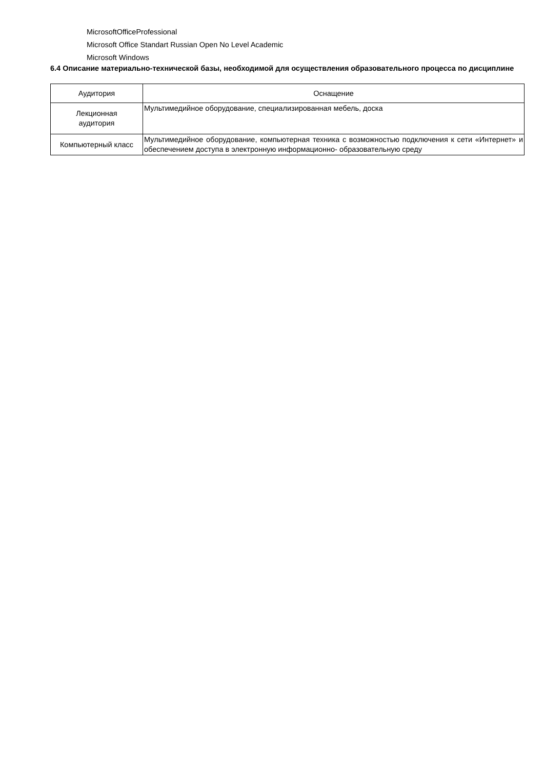MicrosoftOfficeProfessional
Microsoft Office Standart Russian Open No Level Academic
Microsoft Windows
6.4 Описание материально-технической базы, необходимой для осуществления образовательного процесса по дисциплине
| Аудитория | Оснащение |
| --- | --- |
| Лекционная аудитория | Мультимедийное оборудование, специализированная мебель, доска |
| Компьютерный класс | Мультимедийное оборудование, компьютерная техника с возможностью подключения к сети «Интернет» и обеспечением доступа в электронную информационно- образовательную среду |